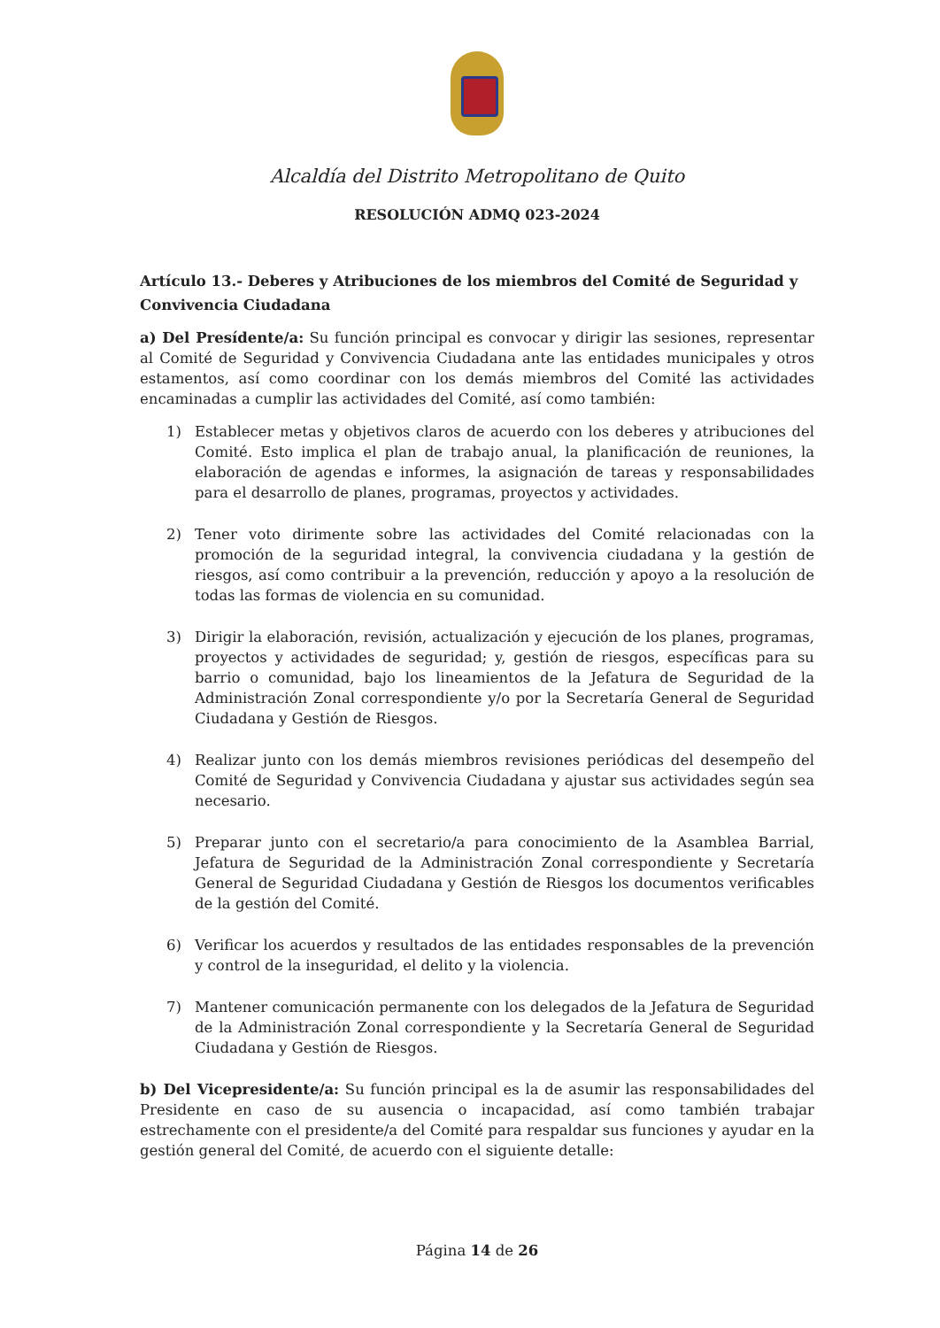Alcaldía del Distrito Metropolitano de Quito
RESOLUCIÓN ADMQ 023-2024
Artículo 13.- Deberes y Atribuciones de los miembros del Comité de Seguridad y Convivencia Ciudadana
a) Del Presídente/a: Su función principal es convocar y dirigir las sesiones, representar al Comité de Seguridad y Convivencia Ciudadana ante las entidades municipales y otros estamentos, así como coordinar con los demás miembros del Comité las actividades encaminadas a cumplir las actividades del Comité, así como también:
1) Establecer metas y objetivos claros de acuerdo con los deberes y atribuciones del Comité. Esto implica el plan de trabajo anual, la planificación de reuniones, la elaboración de agendas e informes, la asignación de tareas y responsabilidades para el desarrollo de planes, programas, proyectos y actividades.
2) Tener voto dirimente sobre las actividades del Comité relacionadas con la promoción de la seguridad integral, la convivencia ciudadana y la gestión de riesgos, así como contribuir a la prevención, reducción y apoyo a la resolución de todas las formas de violencia en su comunidad.
3) Dirigir la elaboración, revisión, actualización y ejecución de los planes, programas, proyectos y actividades de seguridad; y, gestión de riesgos, específicas para su barrio o comunidad, bajo los lineamientos de la Jefatura de Seguridad de la Administración Zonal correspondiente y/o por la Secretaría General de Seguridad Ciudadana y Gestión de Riesgos.
4) Realizar junto con los demás miembros revisiones periódicas del desempeño del Comité de Seguridad y Convivencia Ciudadana y ajustar sus actividades según sea necesario.
5) Preparar junto con el secretario/a para conocimiento de la Asamblea Barrial, Jefatura de Seguridad de la Administración Zonal correspondiente y Secretaría General de Seguridad Ciudadana y Gestión de Riesgos los documentos verificables de la gestión del Comité.
6) Verificar los acuerdos y resultados de las entidades responsables de la prevención y control de la inseguridad, el delito y la violencia.
7) Mantener comunicación permanente con los delegados de la Jefatura de Seguridad de la Administración Zonal correspondiente y la Secretaría General de Seguridad Ciudadana y Gestión de Riesgos.
b) Del Vicepresidente/a: Su función principal es la de asumir las responsabilidades del Presidente en caso de su ausencia o incapacidad, así como también trabajar estrechamente con el presidente/a del Comité para respaldar sus funciones y ayudar en la gestión general del Comité, de acuerdo con el siguiente detalle:
Página 14 de 26